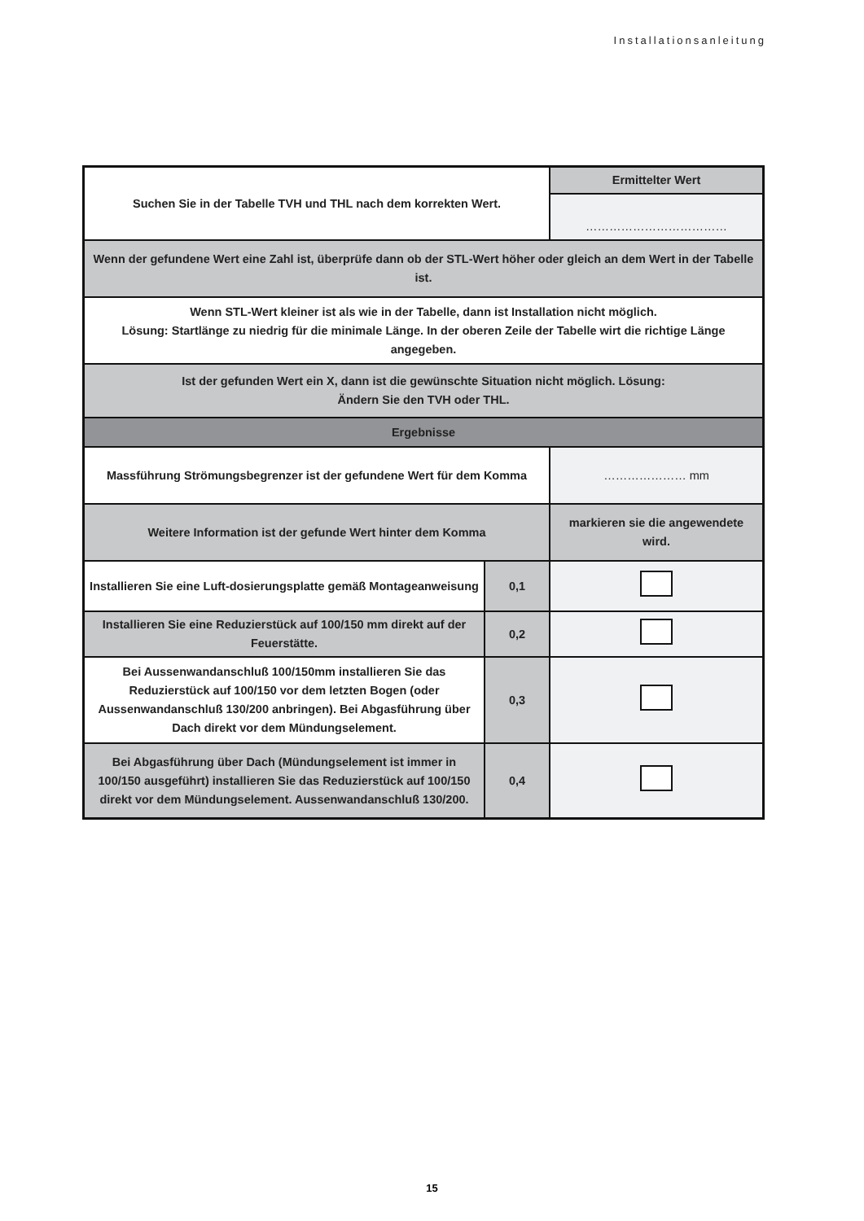Installationsanleitung
| Suchen Sie in der Tabelle TVH und THL nach dem korrekten Wert. | | Ermittelter Wert |
| | | ……………………………… |
| Wenn der gefundene Wert eine Zahl ist, überprüfe dann ob der STL-Wert höher oder gleich an dem Wert in der Tabelle ist. | | |
| Wenn STL-Wert kleiner ist als wie in der Tabelle, dann ist Installation nicht möglich. Lösung: Startlänge zu niedrig für die minimale Länge. In der oberen Zeile der Tabelle wirt die richtige Länge angegeben. | | |
| Ist der gefunden Wert ein X, dann ist die gewünschte Situation nicht möglich. Lösung: Ändern Sie den TVH oder THL. | | |
| Ergebnisse | | |
| Massführung Strömungsbegrenzer ist der gefundene Wert für dem Komma | | ………………… mm |
| Weitere Information ist der gefunde Wert hinter dem Komma | | markieren sie die angewendete wird. |
| Installieren Sie eine Luft-dosierungsplatte gemäß Montageanweisung | 0,1 | |
| Installieren Sie eine Reduzierstück auf 100/150 mm direkt auf der Feuerstätte. | 0,2 | |
| Bei Aussenwandanschluß 100/150mm installieren Sie das Reduzierstück auf 100/150 vor dem letzten Bogen (oder Aussenwandanschluß 130/200 anbringen). Bei Abgasführung über Dach direkt vor dem Mündungselement. | 0,3 | |
| Bei Abgasführung über Dach (Mündungselement ist immer in 100/150 ausgeführt) installieren Sie das Reduzierstück auf 100/150 direkt vor dem Mündungselement. Aussenwandanschluß 130/200. | 0,4 | |
15